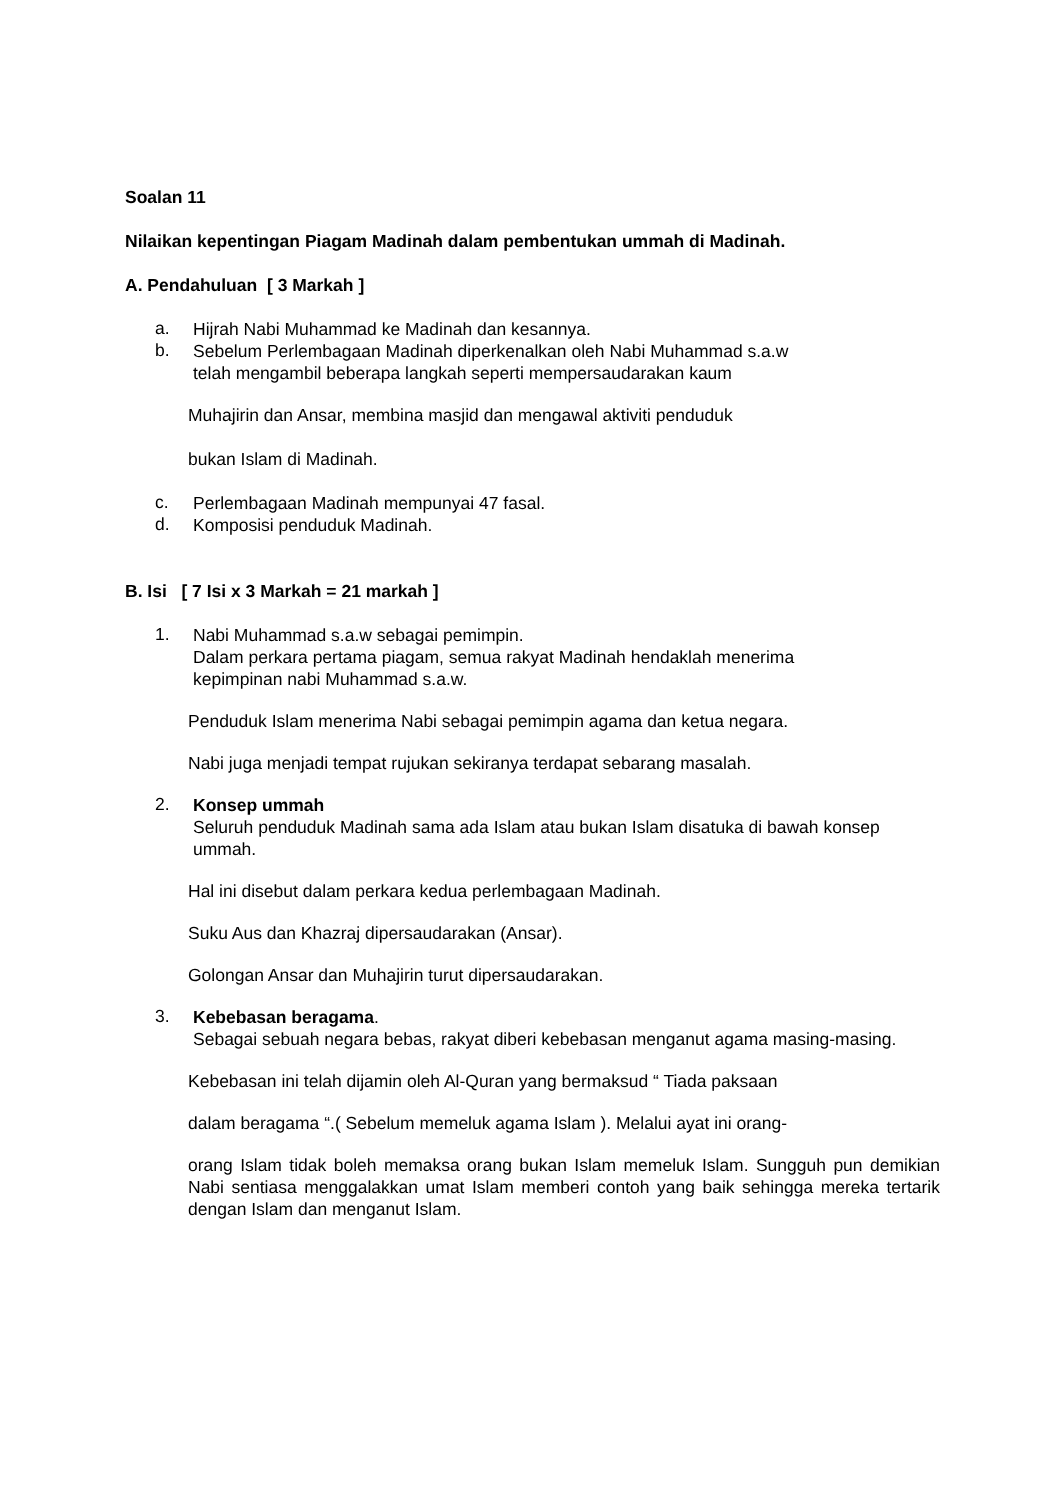Soalan 11
Nilaikan kepentingan Piagam Madinah dalam pembentukan ummah di Madinah.
A. Pendahuluan [ 3 Markah ]
a.
Hijrah Nabi Muhammad ke Madinah dan kesannya.
b.
Sebelum Perlembagaan Madinah diperkenalkan oleh Nabi Muhammad s.a.w
telah mengambil beberapa langkah seperti mempersaudarakan kaum
Muhajirin dan Ansar, membina masjid dan mengawal aktiviti penduduk
bukan Islam di Madinah.
c.
Perlembagaan Madinah mempunyai 47 fasal.
d.
Komposisi penduduk Madinah.
B. Isi [ 7 Isi x 3 Markah = 21 markah ]
1.
Nabi Muhammad s.a.w sebagai pemimpin.
Dalam perkara pertama piagam, semua rakyat Madinah hendaklah menerima
kepimpinan nabi Muhammad s.a.w.
Penduduk Islam menerima Nabi sebagai pemimpin agama dan ketua negara.
Nabi juga menjadi tempat rujukan sekiranya terdapat sebarang masalah.
2.
Konsep ummah
Seluruh penduduk Madinah sama ada Islam atau bukan Islam disatuka di bawah konsep ummah.
Hal ini disebut dalam perkara kedua perlembagaan Madinah.
Suku Aus dan Khazraj dipersaudarakan (Ansar).
Golongan Ansar dan Muhajirin turut dipersaudarakan.
3.
Kebebasan beragama.
Sebagai sebuah negara bebas, rakyat diberi kebebasan menganut agama masing-masing.
Kebebasan ini telah dijamin oleh Al-Quran yang bermaksud “ Tiada paksaan
dalam beragama “.( Sebelum memeluk agama Islam ). Melalui ayat ini orang-
orang Islam tidak boleh memaksa orang bukan Islam memeluk Islam. Sungguh pun demikian Nabi sentiasa menggalakkan umat Islam memberi contoh yang baik sehingga mereka tertarik dengan Islam dan menganut Islam.